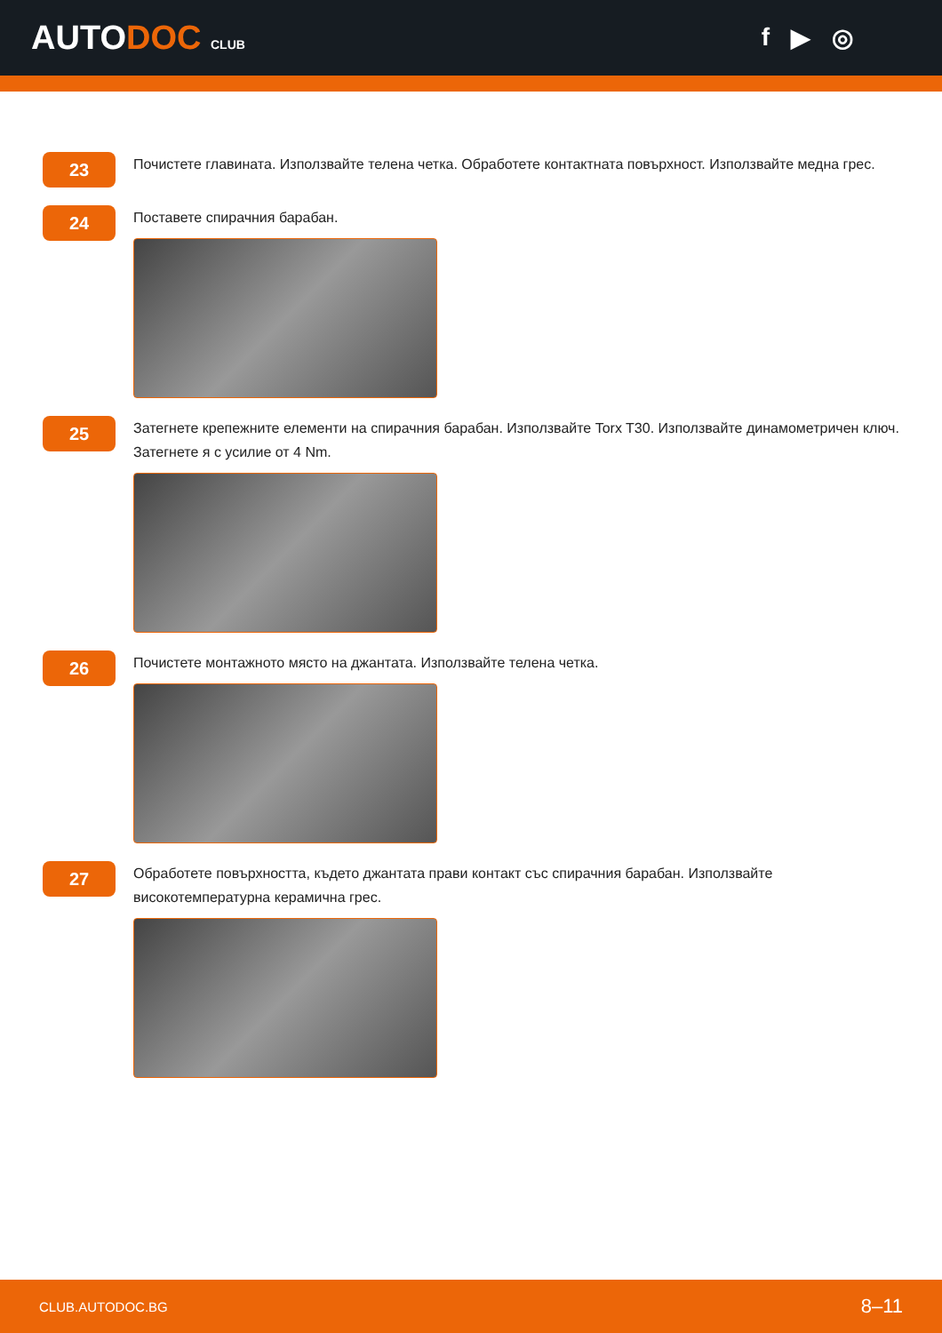AUTODOC CLUB
f ▶ ◎
23
Почистете главината. Използвайте телена четка. Обработете контактната повърхност. Използвайте медна грес.
24
Поставете спирачния барабан.
25
Затегнете крепежните елементи на спирачния барабан. Използвайте Torx T30. Използвайте динамометричен ключ. Затегнете я с усилие от 4 Nm.
26
Почистете монтажното място на джантата. Използвайте телена четка.
27
Обработете повърхността, където джантата прави контакт със спирачния барабан. Използвайте високотемпературна керамична грес.
CLUB.AUTODOC.BG 8–11